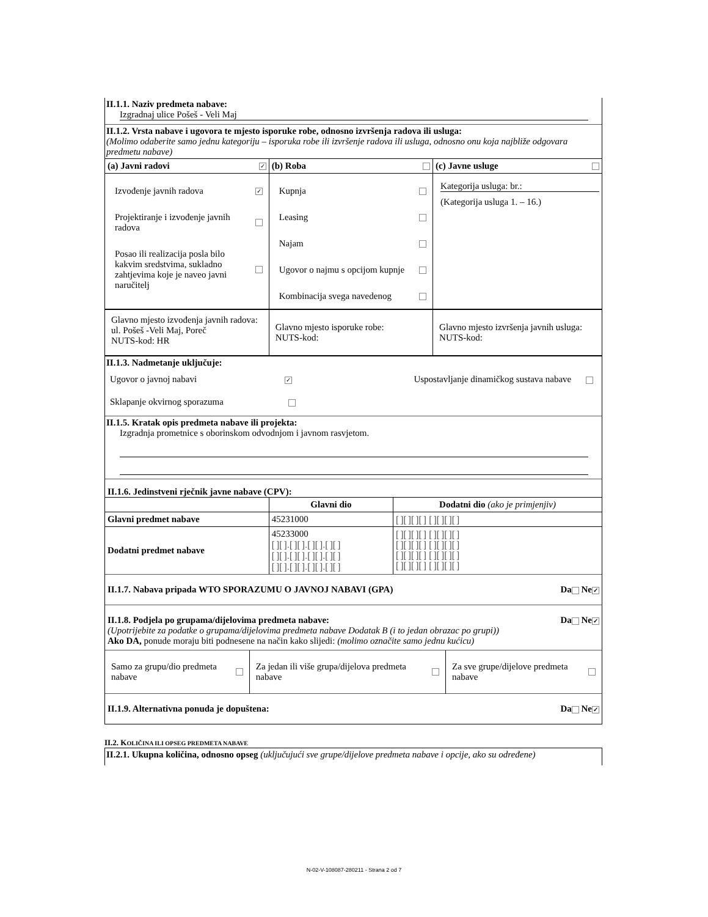II.1.1. Naziv predmeta nabave:
Izgradnaj ulice Pošeš - Veli Maj
II.1.2. Vrsta nabave i ugovora te mjesto isporuke robe, odnosno izvršenja radova ili usluga:
(Molimo odaberite samo jednu kategoriju – isporuka robe ili izvršenje radova ili usluga, odnosno onu koja najbliže odgovara predmetu nabave)
| (a) Javni radovi ✓ | (b) Roba | (c) Javne usluge |
| Izvođenje javnih radova ✓ Projektiranje i izvođenje javnih radova Posao ili realizacija posla bilo kakvim sredstvima, sukladno zahtjevima koje je naveo javni naručitelj | Kupnja Leasing Najam Ugovor o najmu s opcijom kupnje Kombinacija svega navedenog | Kategorija usluga: br.: (Kategorija usluga 1. – 16.) |
| Glavno mjesto izvođenja javnih radova: ul. Pošeš -Veli Maj, Poreč NUTS-kod: HR | Glavno mjesto isporuke robe: NUTS-kod: | Glavno mjesto izvršenja javnih usluga: NUTS-kod: |
II.1.3. Nadmetanje uključuje:
Ugovor o javnoj nabavi ✓ Uspostavljanje dinamičkog sustava nabave
Sklapanje okvirnog sporazuma
II.1.5. Kratak opis predmeta nabave ili projekta:
Izgradnja prometnice s oborinskom odvodnjom i javnom rasvjetom.
II.1.6. Jedinstveni rječnik javne nabave (CPV):
| | Glavni dio | Dodatni dio (ako je primjenjiv) |
| --- | --- | --- |
| Glavni predmet nabave | 45231000 | [ ][ ][ ][ ] [ ][ ][ ][ ] |
| Dodatni predmet nabave | 45233000 [ ][ ].[ ][ ].[ ][ ].[ ][ ] [ ][ ].[ ][ ].[ ][ ].[ ][ ] [ ][ ].[ ][ ].[ ][ ].[ ][ ] | [ ][ ][ ][ ] [ ][ ][ ][ ] [ ][ ][ ][ ] [ ][ ][ ][ ] [ ][ ][ ][ ] [ ][ ][ ][ ] [ ][ ][ ][ ] [ ][ ][ ][ ] |
II.1.7. Nabava pripada WTO SPORAZUMU O JAVNOJ NABAVI (GPA) Da Ne ✓
II.1.8. Podjela po grupama/dijelovima predmeta nabave: Da Ne ✓
(Upotrijebite za podatke o grupama/dijelovima predmeta nabave Dodatak B (i to jedan obrazac po grupi))
Ako DA, ponude moraju biti podnesene na način kako slijedi: (molimo označite samo jednu kućicu)
| Samo za grupu/dio predmeta nabave | Za jedan ili više grupa/dijelova predmeta nabave | Za sve grupe/dijelove predmeta nabave |
II.1.9. Alternativna ponuda je dopuštena: Da Ne ✓
II.2. KOLIČINA ILI OPSEG PREDMETA NABAVE
II.2.1. Ukupna količina, odnosno opseg (uključujući sve grupe/dijelove predmeta nabave i opcije, ako su određene)
N-02-V-108087-280211 - Strana 2 od 7